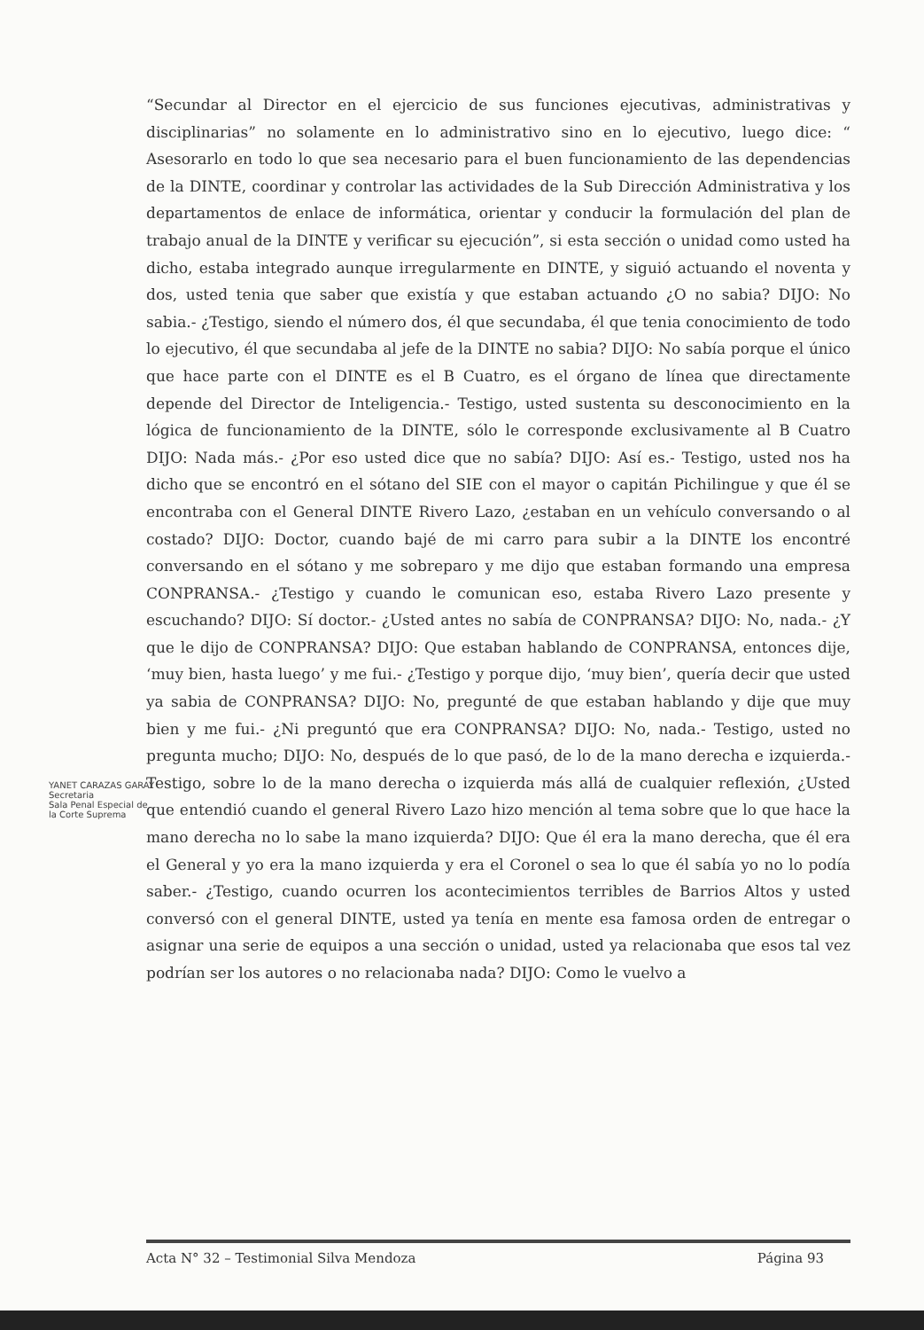“Secundar al Director en el ejercicio de sus funciones ejecutivas, administrativas y disciplinarias” no solamente en lo administrativo sino en lo ejecutivo, luego dice: “ Asesorarlo en todo lo que sea necesario para el buen funcionamiento de las dependencias de la DINTE, coordinar y controlar las actividades de la Sub Dirección Administrativa y los departamentos de enlace de informática, orientar y conducir la formulación del plan de trabajo anual de la DINTE y verificar su ejecución”, si esta sección o unidad como usted ha dicho, estaba integrado aunque irregularmente en DINTE, y siguió actuando el noventa y dos, usted tenia que saber que existía y que estaban actuando ¿O no sabia? DIJO: No sabia.- ¿Testigo, siendo el número dos, él que secundaba, él que tenia conocimiento de todo lo ejecutivo, él que secundaba al jefe de la DINTE no sabia? DIJO: No sabía porque el único que hace parte con el DINTE es el B Cuatro, es el órgano de línea que directamente depende del Director de Inteligencia.- Testigo, usted sustenta su desconocimiento en la lógica de funcionamiento de la DINTE, sólo le corresponde exclusivamente al B Cuatro DIJO: Nada más.- ¿Por eso usted dice que no sabía? DIJO: Así es.- Testigo, usted nos ha dicho que se encontró en el sótano del SIE con el mayor o capitán Pichilingue y que él se encontraba con el General DINTE Rivero Lazo, ¿estaban en un vehículo conversando o al costado? DIJO: Doctor, cuando bajé de mi carro para subir a la DINTE los encontré conversando en el sótano y me sobreparo y me dijo que estaban formando una empresa CONPRANSA.- ¿Testigo y cuando le comunican eso, estaba Rivero Lazo presente y escuchando? DIJO: Sí doctor.- ¿Usted antes no sabía de CONPRANSA? DIJO: No, nada.- ¿Y que le dijo de CONPRANSA? DIJO: Que estaban hablando de CONPRANSA, entonces dije, ‘muy bien, hasta luego’ y me fui.- ¿Testigo y porque dijo, ‘muy bien’, quería decir que usted ya sabia de CONPRANSA? DIJO: No, pregunté de que estaban hablando y dije que muy bien y me fui.- ¿Ni preguntó que era CONPRANSA? DIJO: No, nada.- Testigo, usted no pregunta mucho; DIJO: No, después de lo que pasó, de lo de la mano derecha e izquierda.- Testigo, sobre lo de la mano derecha o izquierda más allá de cualquier reflexión, ¿Usted que entendió cuando el general Rivero Lazo hizo mención al tema sobre que lo que hace la mano derecha no lo sabe la mano izquierda? DIJO: Que él era la mano derecha, que él era el General y yo era la mano izquierda y era el Coronel o sea lo que él sabía yo no lo podía saber.- ¿Testigo, cuando ocurren los acontecimientos terribles de Barrios Altos y usted conversó con el general DINTE, usted ya tenía en mente esa famosa orden de entregar o asignar una serie de equipos a una sección o unidad, usted ya relacionaba que esos tal vez podrían ser los autores o no relacionaba nada? DIJO: Como le vuelvo a
YANET CARAZAS GARAY
Secretaria
Sala Penal Especial de la Corte Suprema
Acta N° 32 – Testimonial Silva Mendoza Página 93